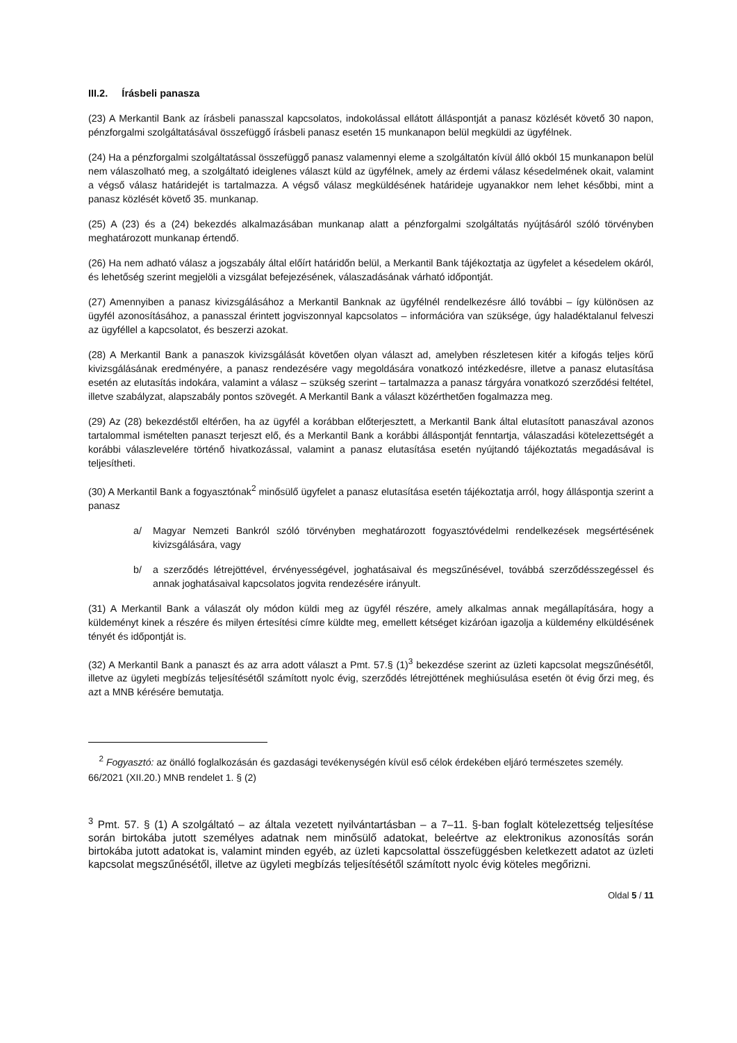III.2. Írásbeli panasza
(23) A Merkantil Bank az írásbeli panasszal kapcsolatos, indokolással ellátott álláspontját a panasz közlését követő 30 napon, pénzforgalmi szolgáltatásával összefüggő írásbeli panasz esetén 15 munkanapon belül megküldi az ügyfélnek.
(24) Ha a pénzforgalmi szolgáltatással összefüggő panasz valamennyi eleme a szolgáltatón kívül álló okból 15 munkanapon belül nem válaszolható meg, a szolgáltató ideiglenes választ küld az ügyfélnek, amely az érdemi válasz késedelmének okait, valamint a végső válasz határidejét is tartalmazza. A végső válasz megküldésének határideje ugyanakkor nem lehet későbbi, mint a panasz közlését követő 35. munkanap.
(25) A (23) és a (24) bekezdés alkalmazásában munkanap alatt a pénzforgalmi szolgáltatás nyújtásáról szóló törvényben meghatározott munkanap értendő.
(26) Ha nem adható válasz a jogszabály által előírt határidőn belül, a Merkantil Bank tájékoztatja az ügyfelet a késedelem okáról, és lehetőség szerint megjelöli a vizsgálat befejezésének, válaszadásának várható időpontját.
(27) Amennyiben a panasz kivizsgálásához a Merkantil Banknak az ügyfélnél rendelkezésre álló további – így különösen az ügyfél azonosításához, a panasszal érintett jogviszonnyal kapcsolatos – információra van szüksége, úgy haladéktalanul felveszi az ügyféllel a kapcsolatot, és beszerzi azokat.
(28) A Merkantil Bank a panaszok kivizsgálását követően olyan választ ad, amelyben részletesen kitér a kifogás teljes körű kivizsgálásának eredményére, a panasz rendezésére vagy megoldására vonatkozó intézkedésre, illetve a panasz elutasítása esetén az elutasítás indokára, valamint a válasz – szükség szerint – tartalmazza a panasz tárgyára vonatkozó szerződési feltétel, illetve szabályzat, alapszabály pontos szövegét. A Merkantil Bank a választ közérthetően fogalmazza meg.
(29) Az (28) bekezdéstől eltérően, ha az ügyfél a korábban előterjesztett, a Merkantil Bank által elutasított panaszával azonos tartalommal ismételten panaszt terjeszt elő, és a Merkantil Bank a korábbi álláspontját fenntartja, válaszadási kötelezettségét a korábbi válaszlevelére történő hivatkozással, valamint a panasz elutasítása esetén nyújtandó tájékoztatás megadásával is teljesítheti.
(30) A Merkantil Bank a fogyasztónak<sup>2</sup> minősülő ügyfelet a panasz elutasítása esetén tájékoztatja arról, hogy álláspontja szerint a panasz
a/ Magyar Nemzeti Bankról szóló törvényben meghatározott fogyasztóvédelmi rendelkezések megsértésének kivizsgálására, vagy
b/ a szerződés létrejöttével, érvényességével, joghatásaival és megszűnésével, továbbá szerződésszegéssel és annak joghatásaival kapcsolatos jogvita rendezésére irányult.
(31) A Merkantil Bank a válaszát oly módon küldi meg az ügyfél részére, amely alkalmas annak megállapítására, hogy a küldeményt kinek a részére és milyen értesítési címre küldte meg, emellett kétséget kizáróan igazolja a küldemény elküldésének tényét és időpontját is.
(32) A Merkantil Bank a panaszt és az arra adott választ a Pmt. 57.§ (1)<sup>3</sup> bekezdése szerint az üzleti kapcsolat megszűnésétől, illetve az ügyleti megbízás teljesítésétől számított nyolc évig, szerződés létrejöttének meghiúsulása esetén öt évig őrzi meg, és azt a MNB kérésére bemutatja.
<sup>2</sup> Fogyasztó: az önálló foglalkozásán és gazdasági tevékenységén kívül eső célok érdekében eljáró természetes személy. 66/2021 (XII.20.) MNB rendelet 1. § (2)
<sup>3</sup> Pmt. 57. § (1) A szolgáltató – az általa vezetett nyilvántartásban – a 7–11. §-ban foglalt kötelezettség teljesítése során birtokába jutott személyes adatnak nem minősülő adatokat, beleértve az elektronikus azonosítás során birtokába jutott adatokat is, valamint minden egyéb, az üzleti kapcsolattal összefüggésben keletkezett adatot az üzleti kapcsolat megszűnésétől, illetve az ügyleti megbízás teljesítésétől számított nyolc évig köteles megőrizni.
Oldal 5 / 11